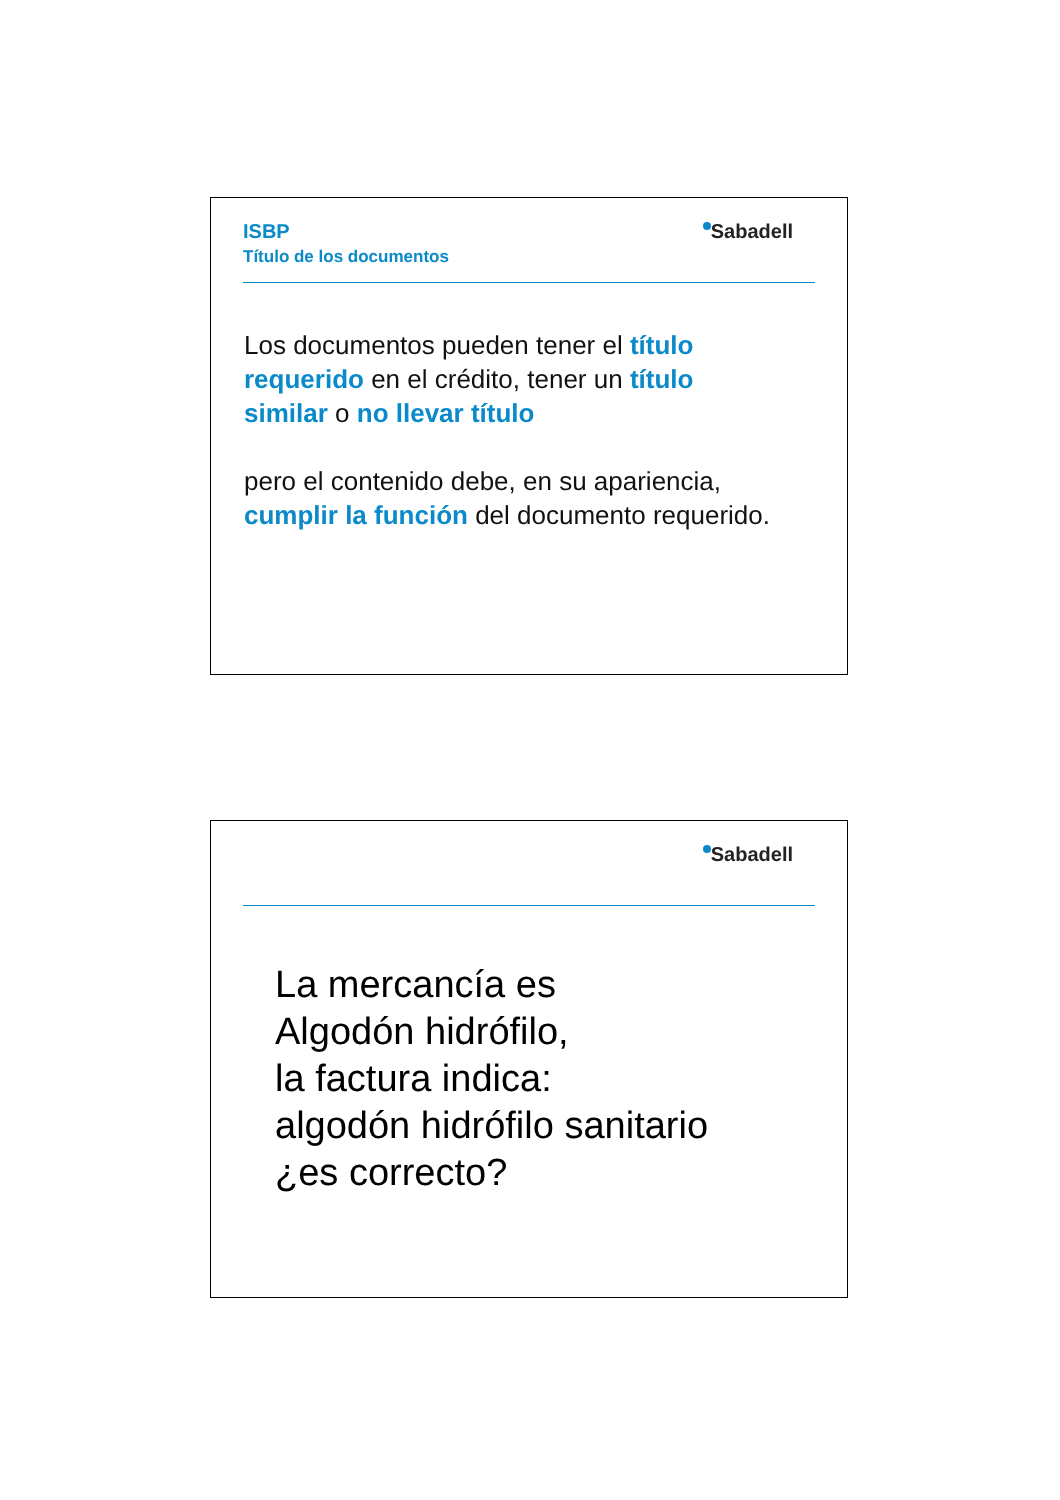ISBP
Título de los documentos
Sabadell
Los documentos pueden tener el título requerido en el crédito, tener un título similar o no llevar título
pero el contenido debe, en su apariencia, cumplir la función del documento requerido.
Sabadell
La mercancía es
Algodón hidrófilo,
la factura indica:
algodón hidrófilo sanitario
¿es correcto?